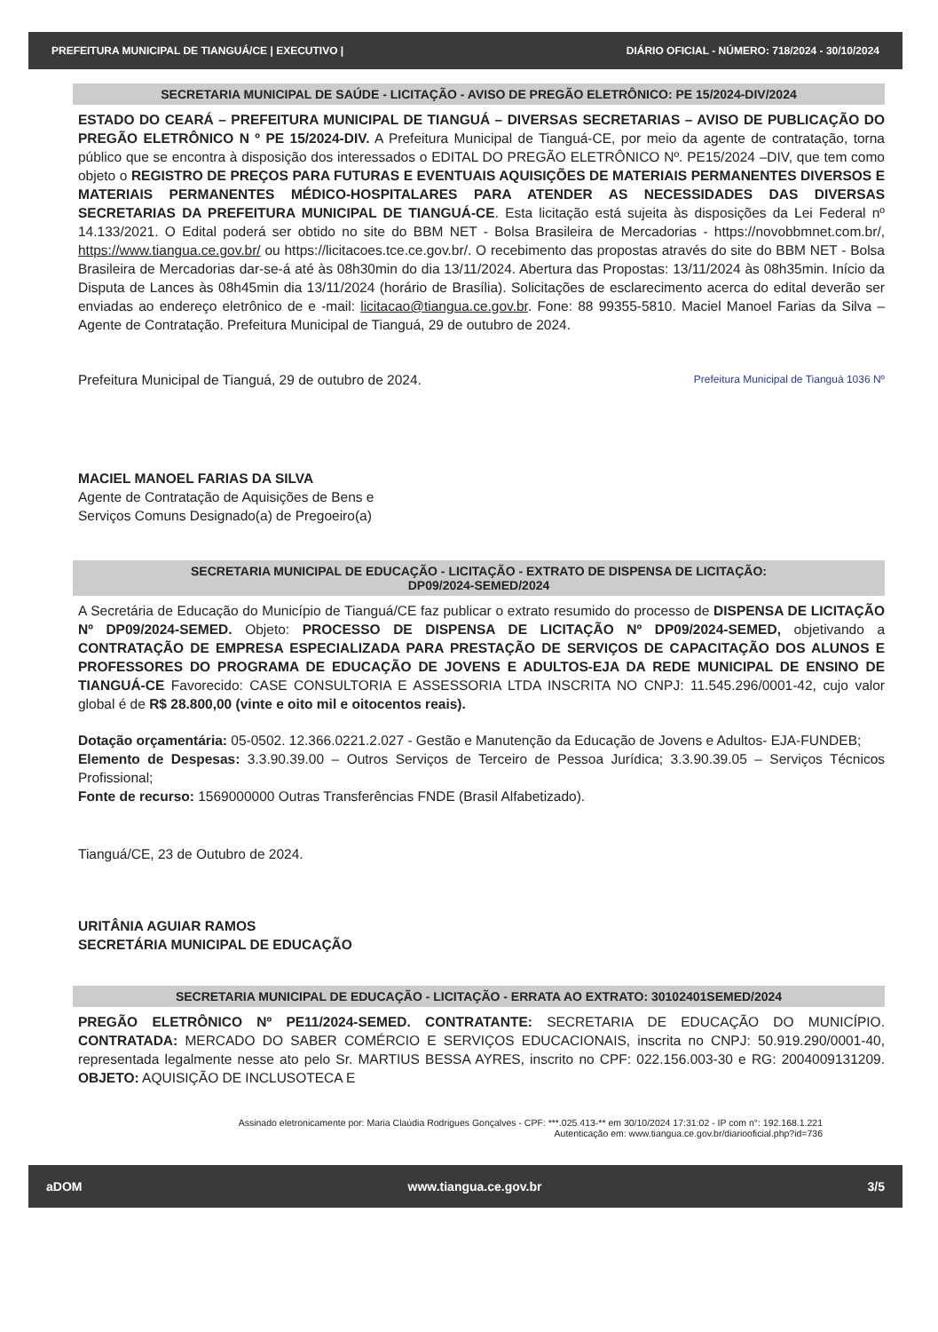PREFEITURA MUNICIPAL DE TIANGUÁ/CE | EXECUTIVO | DIÁRIO OFICIAL - NÚMERO: 718/2024 - 30/10/2024
SECRETARIA MUNICIPAL DE SAÚDE - LICITAÇÃO - AVISO DE PREGÃO ELETRÔNICO: PE 15/2024-DIV/2024
ESTADO DO CEARÁ – PREFEITURA MUNICIPAL DE TIANGUÁ – DIVERSAS SECRETARIAS – AVISO DE PUBLICAÇÃO DO PREGÃO ELETRÔNICO N º PE 15/2024-DIV. A Prefeitura Municipal de Tianguá-CE, por meio da agente de contratação, torna público que se encontra à disposição dos interessados o EDITAL DO PREGÃO ELETRÔNICO Nº. PE15/2024 –DIV, que tem como objeto o REGISTRO DE PREÇOS PARA FUTURAS E EVENTUAIS AQUISIÇÕES DE MATERIAIS PERMANENTES DIVERSOS E MATERIAIS PERMANENTES MÉDICO-HOSPITALARES PARA ATENDER AS NECESSIDADES DAS DIVERSAS SECRETARIAS DA PREFEITURA MUNICIPAL DE TIANGUÁ-CE. Esta licitação está sujeita às disposições da Lei Federal nº 14.133/2021. O Edital poderá ser obtido no site do BBM NET - Bolsa Brasileira de Mercadorias - https://novobbmnet.com.br/, https://www.tiangua.ce.gov.br/ ou https://licitacoes.tce.ce.gov.br/. O recebimento das propostas através do site do BBM NET - Bolsa Brasileira de Mercadorias dar-se-á até às 08h30min do dia 13/11/2024. Abertura das Propostas: 13/11/2024 às 08h35min. Início da Disputa de Lances às 08h45min dia 13/11/2024 (horário de Brasília). Solicitações de esclarecimento acerca do edital deverão ser enviadas ao endereço eletrônico de e -mail: licitacao@tiangua.ce.gov.br. Fone: 88 99355-5810. Maciel Manoel Farias da Silva – Agente de Contratação. Prefeitura Municipal de Tianguá, 29 de outubro de 2024.
Prefeitura Municipal de Tianguá, 29 de outubro de 2024. Prefeitura Municipal de Tianguá 1036 Nº
MACIEL MANOEL FARIAS DA SILVA
Agente de Contratação de Aquisições de Bens e
Serviços Comuns Designado(a) de Pregoeiro(a)
SECRETARIA MUNICIPAL DE EDUCAÇÃO - LICITAÇÃO - EXTRATO DE DISPENSA DE LICITAÇÃO:
DP09/2024-SEMED/2024
A Secretária de Educação do Município de Tianguá/CE faz publicar o extrato resumido do processo de DISPENSA DE LICITAÇÃO Nº DP09/2024-SEMED. Objeto: PROCESSO DE DISPENSA DE LICITAÇÃO Nº DP09/2024-SEMED, objetivando a CONTRATAÇÃO DE EMPRESA ESPECIALIZADA PARA PRESTAÇÃO DE SERVIÇOS DE CAPACITAÇÃO DOS ALUNOS E PROFESSORES DO PROGRAMA DE EDUCAÇÃO DE JOVENS E ADULTOS-EJA DA REDE MUNICIPAL DE ENSINO DE TIANGUÁ-CE Favorecido: CASE CONSULTORIA E ASSESSORIA LTDA INSCRITA NO CNPJ: 11.545.296/0001-42, cujo valor global é de R$ 28.800,00 (vinte e oito mil e oitocentos reais).
Dotação orçamentária: 05-0502. 12.366.0221.2.027 - Gestão e Manutenção da Educação de Jovens e Adultos- EJA-FUNDEB;
Elemento de Despesas: 3.3.90.39.00 – Outros Serviços de Terceiro de Pessoa Jurídica; 3.3.90.39.05 – Serviços Técnicos Profissional;
Fonte de recurso: 1569000000 Outras Transferências FNDE (Brasil Alfabetizado).
Tianguá/CE, 23 de Outubro de 2024.
URITÂNIA AGUIAR RAMOS
SECRETÁRIA MUNICIPAL DE EDUCAÇÃO
SECRETARIA MUNICIPAL DE EDUCAÇÃO - LICITAÇÃO - ERRATA AO EXTRATO: 30102401SEMED/2024
PREGÃO ELETRÔNICO Nº PE11/2024-SEMED. CONTRATANTE: SECRETARIA DE EDUCAÇÃO DO MUNICÍPIO. CONTRATADA: MERCADO DO SABER COMÉRCIO E SERVIÇOS EDUCACIONAIS, inscrita no CNPJ: 50.919.290/0001-40, representada legalmente nesse ato pelo Sr. MARTIUS BESSA AYRES, inscrito no CPF: 022.156.003-30 e RG: 2004009131209. OBJETO: AQUISIÇÃO DE INCLUSOTECA E
Assinado eletronicamente por: Maria Claúdia Rodrigues Gonçalves - CPF: ***.025.413-** em 30/10/2024 17:31:02 - IP com n°: 192.168.1.221
Autenticação em: www.tiangua.ce.gov.br/diariooficial.php?id=736
aDOM www.tiangua.ce.gov.br 3/5